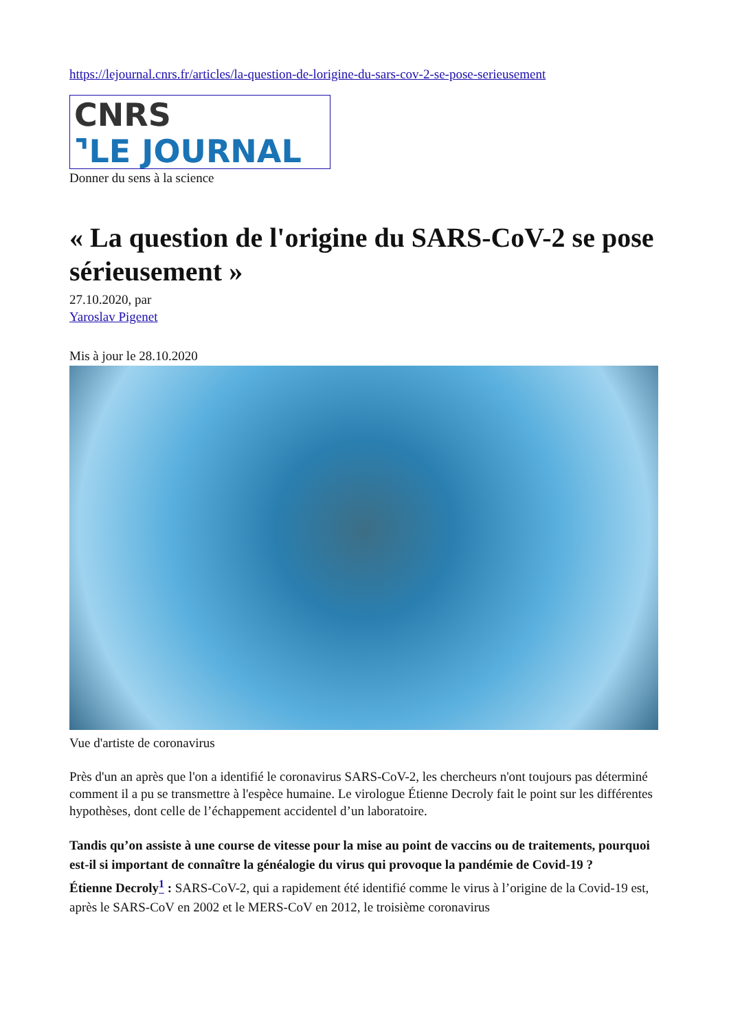https://lejournal.cnrs.fr/articles/la-question-de-lorigine-du-sars-cov-2-se-pose-serieusement
CNRS
⌝LE JOURNAL
Donner du sens à la science
« La question de l'origine du SARS-CoV-2 se pose sérieusement »
27.10.2020, par
Yaroslav Pigenet
Mis à jour le 28.10.2020
Vue d'artiste de coronavirus
Près d'un an après que l'on a identifié le coronavirus SARS-CoV-2, les chercheurs n'ont toujours pas déterminé comment il a pu se transmettre à l'espèce humaine. Le virologue Étienne Decroly fait le point sur les différentes hypothèses, dont celle de l’échappement accidentel d’un laboratoire.
Tandis qu’on assiste à une course de vitesse pour la mise au point de vaccins ou de traitements, pourquoi est-il si important de connaître la généalogie du virus qui provoque la pandémie de Covid-19 ?
Étienne Decroly<sup>1</sup> : SARS-CoV-2, qui a rapidement été identifié comme le virus à l’origine de la Covid-19 est, après le SARS-CoV en 2002 et le MERS-CoV en 2012, le troisième coronavirus